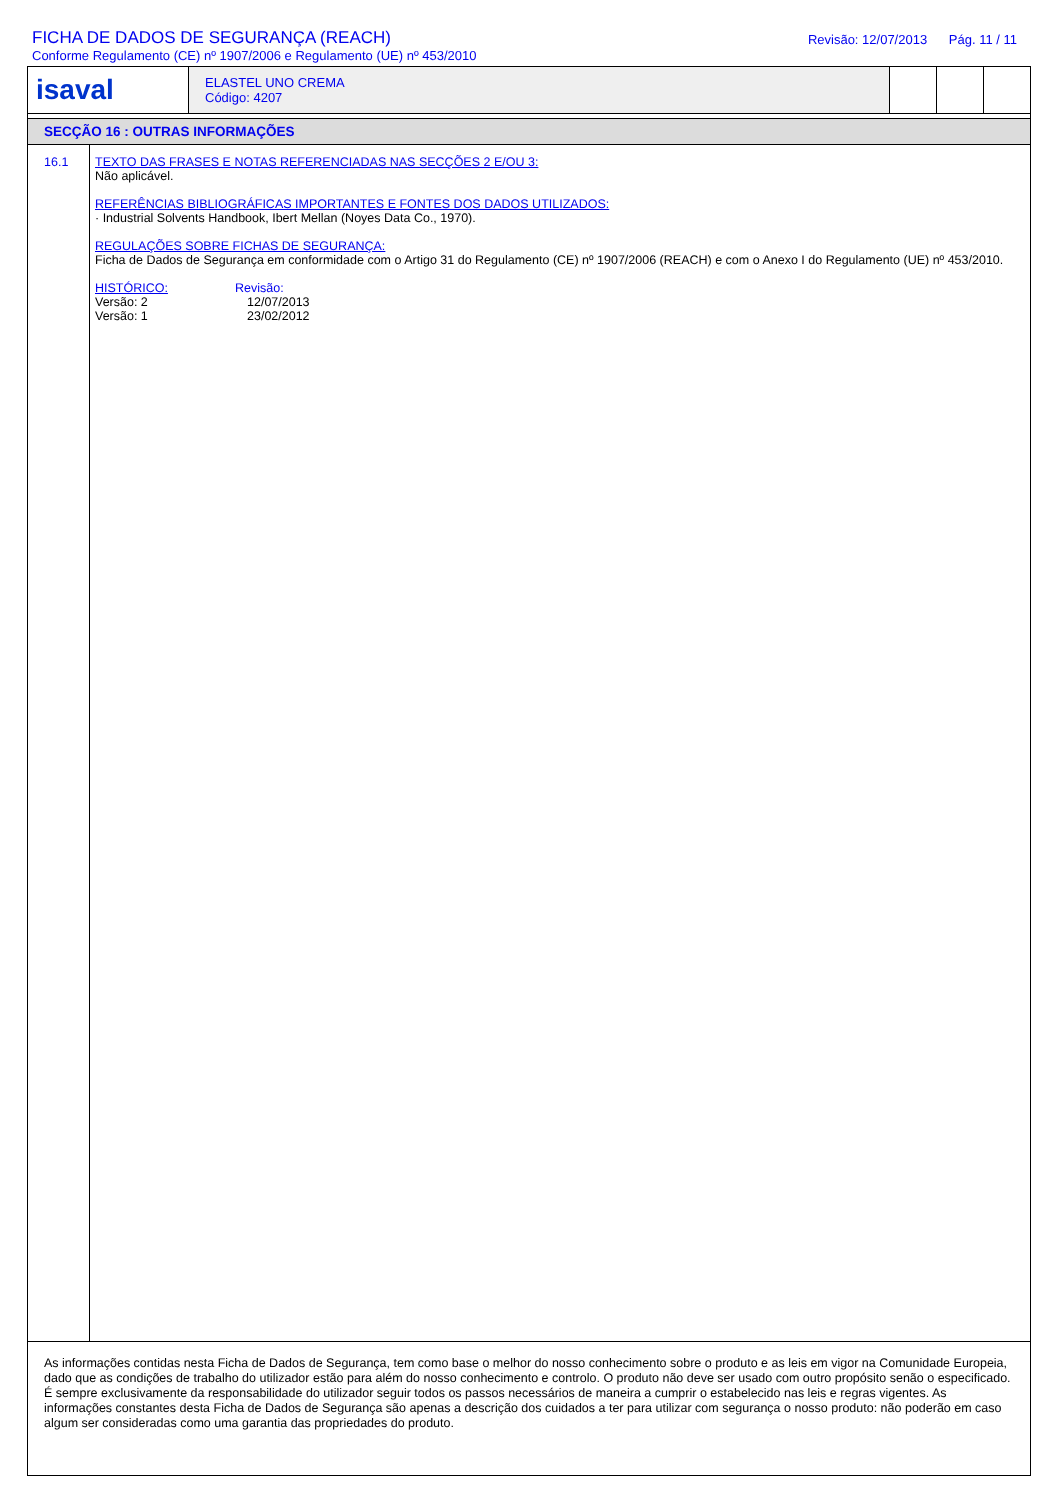FICHA DE DADOS DE SEGURANÇA (REACH)
Conforme Regulamento (CE) nº 1907/2006 e Regulamento (UE) nº 453/2010
Revisão: 12/07/2013 Pág. 11 / 11
isaval
ELASTEL UNO CREMA
Código: 4207
SECÇÃO 16 : OUTRAS INFORMAÇÕES
16.1 TEXTO DAS FRASES E NOTAS REFERENCIADAS NAS SECÇÕES 2 E/OU 3:
Não aplicável.
REFERÊNCIAS BIBLIOGRÁFICAS IMPORTANTES E FONTES DOS DADOS UTILIZADOS:
· Industrial Solvents Handbook, Ibert Mellan (Noyes Data Co., 1970).
REGULAÇÕES SOBRE FICHAS DE SEGURANÇA:
Ficha de Dados de Segurança em conformidade com o Artigo 31 do Regulamento (CE) nº 1907/2006 (REACH) e com o Anexo I do Regulamento (UE) nº 453/2010.
| HISTÓRICO: | Revisão: |
| Versão: 2 | 12/07/2013 |
| Versão: 1 | 23/02/2012 |
As informações contidas nesta Ficha de Dados de Segurança, tem como base o melhor do nosso conhecimento sobre o produto e as leis em vigor na Comunidade Europeia, dado que as condições de trabalho do utilizador estão para além do nosso conhecimento e controlo. O produto não deve ser usado com outro propósito senão o especificado. É sempre exclusivamente da responsabilidade do utilizador seguir todos os passos necessários de maneira a cumprir o estabelecido nas leis e regras vigentes. As informações constantes desta Ficha de Dados de Segurança são apenas a descrição dos cuidados a ter para utilizar com segurança o nosso produto: não poderão em caso algum ser consideradas como uma garantia das propriedades do produto.